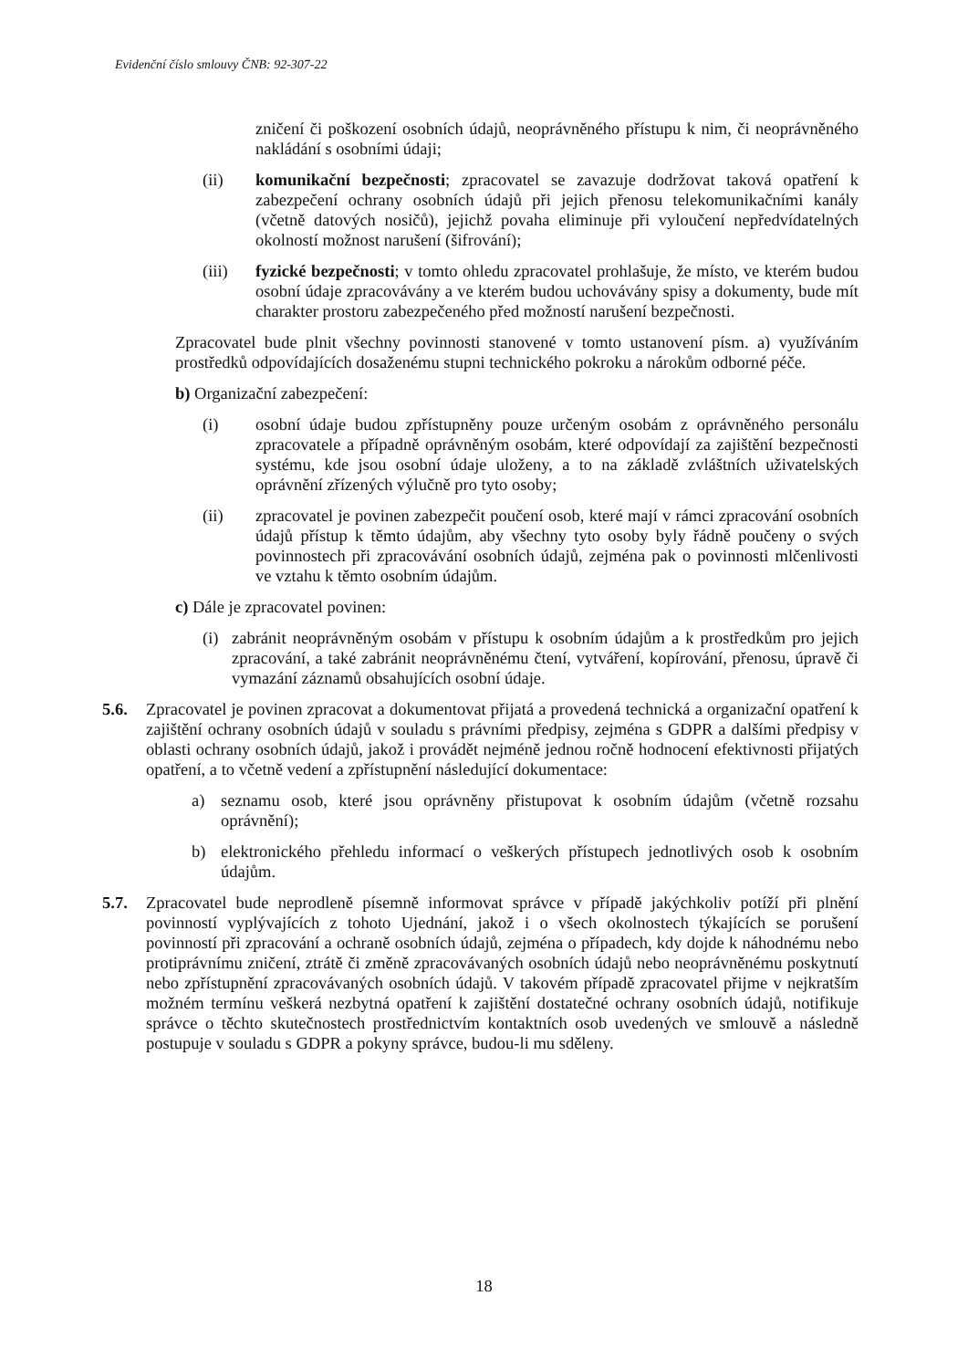Evidenční číslo smlouvy ČNB: 92-307-22
zničení či poškození osobních údajů, neoprávněného přístupu k nim, či neoprávněného nakládání s osobními údaji;
(ii) komunikační bezpečnosti; zpracovatel se zavazuje dodržovat taková opatření k zabezpečení ochrany osobních údajů při jejich přenosu telekomunikačními kanály (včetně datových nosičů), jejichž povaha eliminuje při vyloučení nepředvídatelných okolností možnost narušení (šifrování);
(iii) fyzické bezpečnosti; v tomto ohledu zpracovatel prohlašuje, že místo, ve kterém budou osobní údaje zpracovávány a ve kterém budou uchovávány spisy a dokumenty, bude mít charakter prostoru zabezpečeného před možností narušení bezpečnosti.
Zpracovatel bude plnit všechny povinnosti stanovené v tomto ustanovení písm. a) využíváním prostředků odpovídajících dosaženému stupni technického pokroku a nárokům odborné péče.
b) Organizační zabezpečení:
(i) osobní údaje budou zpřístupněny pouze určeným osobám z oprávněného personálu zpracovatele a případně oprávněným osobám, které odpovídají za zajištění bezpečnosti systému, kde jsou osobní údaje uloženy, a to na základě zvláštních uživatelských oprávnění zřízených výlučně pro tyto osoby;
(ii) zpracovatel je povinen zabezpečit poučení osob, které mají v rámci zpracování osobních údajů přístup k těmto údajům, aby všechny tyto osoby byly řádně poučeny o svých povinnostech při zpracovávání osobních údajů, zejména pak o povinnosti mlčenlivosti ve vztahu k těmto osobním údajům.
c) Dále je zpracovatel povinen:
(i) zabránit neoprávněným osobám v přístupu k osobním údajům a k prostředkům pro jejich zpracování, a také zabránit neoprávněnému čtení, vytváření, kopírování, přenosu, úpravě či vymazání záznamů obsahujících osobní údaje.
5.6. Zpracovatel je povinen zpracovat a dokumentovat přijatá a provedená technická a organizační opatření k zajištění ochrany osobních údajů v souladu s právními předpisy, zejména s GDPR a dalšími předpisy v oblasti ochrany osobních údajů, jakož i provádět nejméně jednou ročně hodnocení efektivnosti přijatých opatření, a to včetně vedení a zpřístupnění následující dokumentace:
a) seznamu osob, které jsou oprávněny přistupovat k osobním údajům (včetně rozsahu oprávnění);
b) elektronického přehledu informací o veškerých přístupech jednotlivých osob k osobním údajům.
5.7. Zpracovatel bude neprodleně písemně informovat správce v případě jakýchkoliv potíží při plnění povinností vyplývajících z tohoto Ujednání, jakož i o všech okolnostech týkajících se porušení povinností při zpracování a ochraně osobních údajů, zejména o případech, kdy dojde k náhodnému nebo protiprávnímu zničení, ztrátě či změně zpracovávaných osobních údajů nebo neoprávněnému poskytnutí nebo zpřístupnění zpracovávaných osobních údajů. V takovém případě zpracovatel přijme v nejkratším možném termínu veškerá nezbytná opatření k zajištění dostatečné ochrany osobních údajů, notifikuje správce o těchto skutečnostech prostřednictvím kontaktních osob uvedených ve smlouvě a následně postupuje v souladu s GDPR a pokyny správce, budou-li mu sděleny.
18